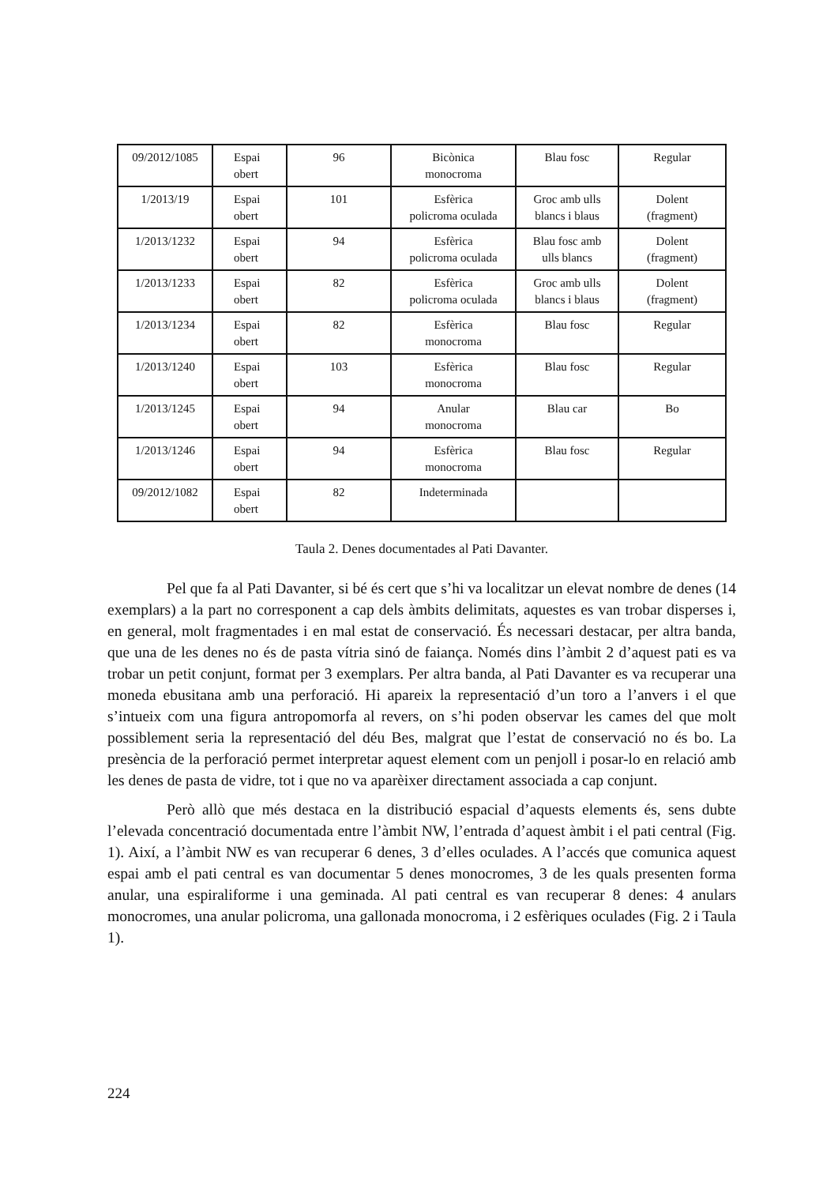| 09/2012/1085 | Espai obert | 96 | Bicònica monocroma | Blau fosc | Regular |
| 1/2013/19 | Espai obert | 101 | Esfèrica policroma oculada | Groc amb ulls blancs i blaus | Dolent (fragment) |
| 1/2013/1232 | Espai obert | 94 | Esfèrica policroma oculada | Blau fosc amb ulls blancs | Dolent (fragment) |
| 1/2013/1233 | Espai obert | 82 | Esfèrica policroma oculada | Groc amb ulls blancs i blaus | Dolent (fragment) |
| 1/2013/1234 | Espai obert | 82 | Esfèrica monocroma | Blau fosc | Regular |
| 1/2013/1240 | Espai obert | 103 | Esfèrica monocroma | Blau fosc | Regular |
| 1/2013/1245 | Espai obert | 94 | Anular monocroma | Blau car | Bo |
| 1/2013/1246 | Espai obert | 94 | Esfèrica monocroma | Blau fosc | Regular |
| 09/2012/1082 | Espai obert | 82 | Indeterminada | | |
Taula 2. Denes documentades al Pati Davanter.
Pel que fa al Pati Davanter, si bé és cert que s’hi va localitzar un elevat nombre de denes (14 exemplars) a la part no corresponent a cap dels àmbits delimitats, aquestes es van trobar disperses i, en general, molt fragmentades i en mal estat de conservació. És necessari destacar, per altra banda, que una de les denes no és de pasta vítria sinó de faiança. Només dins l’àmbit 2 d’aquest pati es va trobar un petit conjunt, format per 3 exemplars. Per altra banda, al Pati Davanter es va recuperar una moneda ebusitana amb una perforació. Hi apareix la representació d’un toro a l’anvers i el que s’intueix com una figura antropomorfa al revers, on s’hi poden observar les cames del que molt possiblement seria la representació del déu Bes, malgrat que l’estat de conservació no és bo. La presència de la perforació permet interpretar aquest element com un penjoll i posar-lo en relació amb les denes de pasta de vidre, tot i que no va aparèixer directament associada a cap conjunt.
Però allò que més destaca en la distribució espacial d’aquests elements és, sens dubte l’elevada concentració documentada entre l’àmbit NW, l’entrada d’aquest àmbit i el pati central (Fig. 1). Així, a l’àmbit NW es van recuperar 6 denes, 3 d’elles oculades. A l’accés que comunica aquest espai amb el pati central es van documentar 5 denes monocromes, 3 de les quals presenten forma anular, una espiraliforme i una geminada. Al pati central es van recuperar 8 denes: 4 anulars monocromes, una anular policroma, una gallonada monocroma, i 2 esfèriques oculades (Fig. 2 i Taula 1).
224